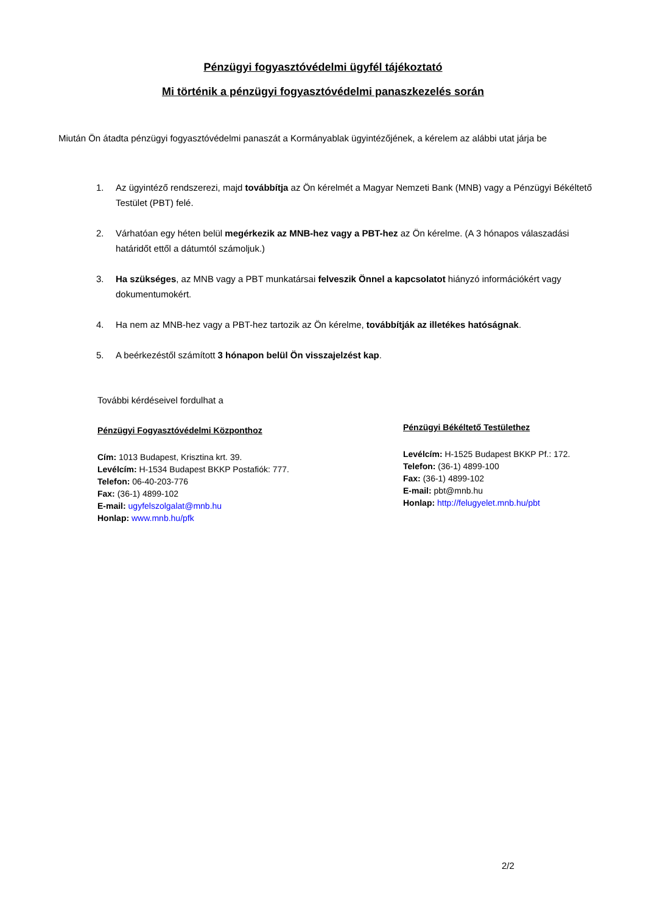Pénzügyi fogyasztóvédelmi ügyfél tájékoztató
Mi történik a pénzügyi fogyasztóvédelmi panaszkezelés során
Miután Ön átadta pénzügyi fogyasztóvédelmi panaszát a Kormányablak ügyintézőjének, a kérelem az alábbi utat járja be
1. Az ügyintéző rendszerezi, majd továbbítja az Ön kérelmét a Magyar Nemzeti Bank (MNB) vagy a Pénzügyi Békéltető Testület (PBT) felé.
2. Várhatóan egy héten belül megérkezik az MNB-hez vagy a PBT-hez az Ön kérelme. (A 3 hónapos válaszadási határidőt ettől a dátumtól számoljuk.)
3. Ha szükséges, az MNB vagy a PBT munkatársai felveszik Önnel a kapcsolatot hiányzó információkért vagy dokumentumokért.
4. Ha nem az MNB-hez vagy a PBT-hez tartozik az Ön kérelme, továbbítják az illetékes hatóságnak.
5. A beérkezéstől számított 3 hónapon belül Ön visszajelzést kap.
További kérdéseivel fordulhat a
Pénzügyi Fogyasztóvédelmi Központhoz
Cím: 1013 Budapest, Krisztina krt. 39.
Levélcím: H-1534 Budapest BKKP Postafiók: 777.
Telefon: 06-40-203-776
Fax: (36-1) 4899-102
E-mail: ugyfelszolgalat@mnb.hu
Honlap: www.mnb.hu/pfk
Pénzügyi Békéltető Testülethez
Levélcím: H-1525 Budapest BKKP Pf.: 172.
Telefon: (36-1) 4899-100
Fax: (36-1) 4899-102
E-mail: pbt@mnb.hu
Honlap: http://felugyelet.mnb.hu/pbt
2/2